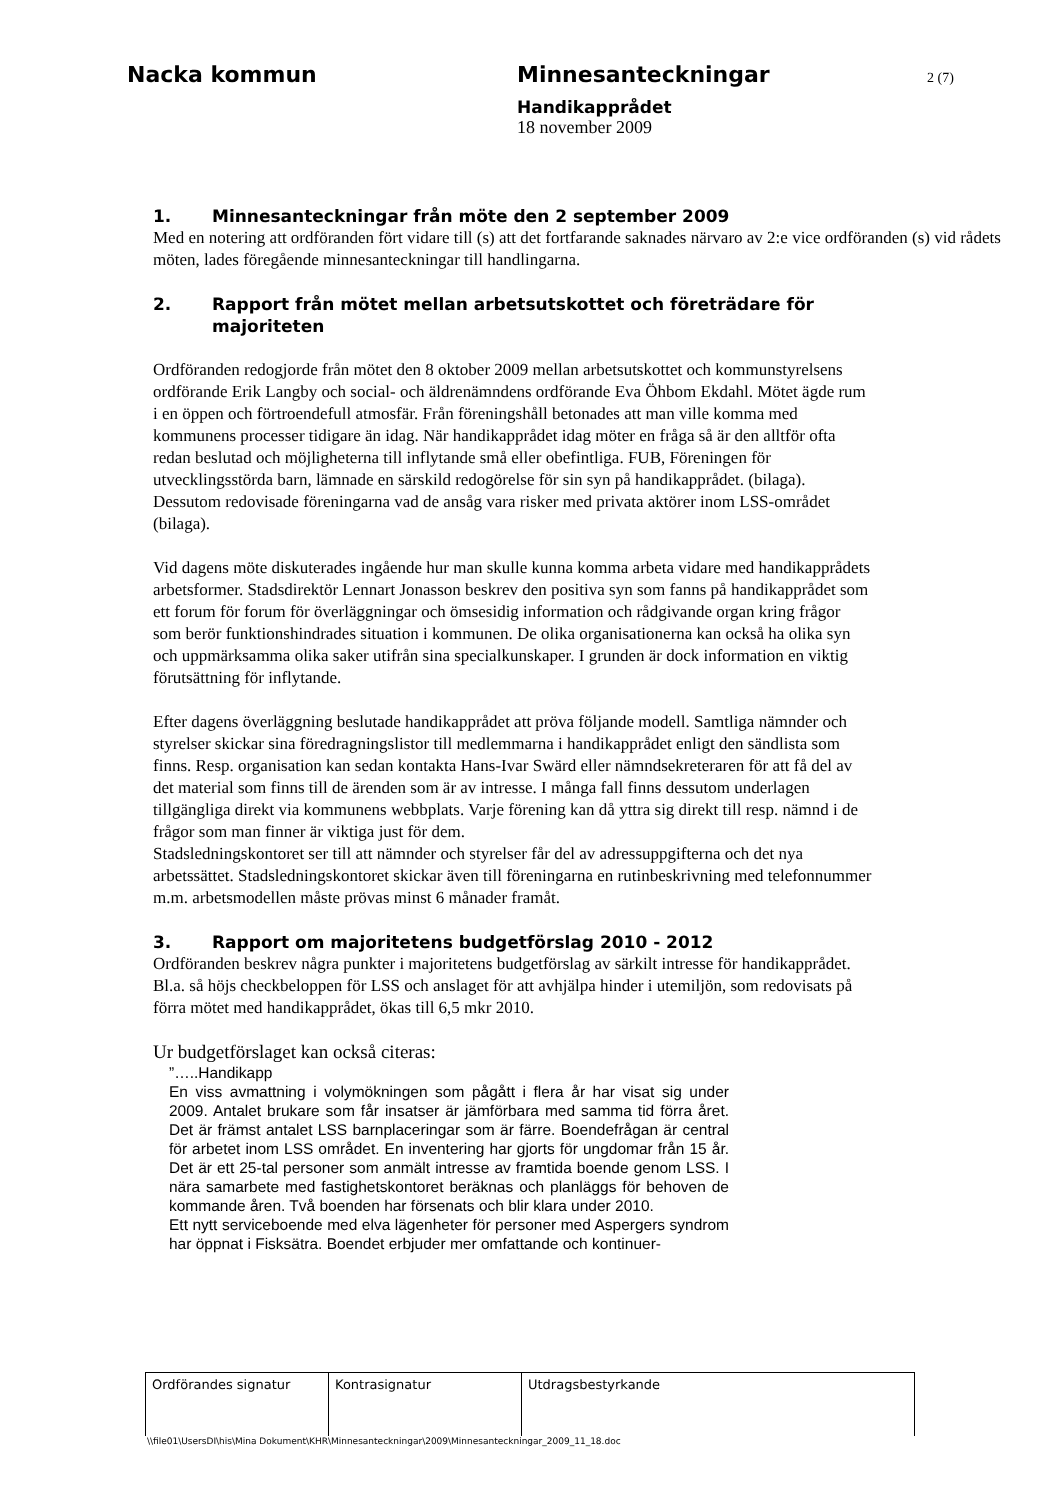Nacka kommun Minnesanteckningar 2 (7)
Handikapprådet
18 november 2009
1. Minnesanteckningar från möte den 2 september 2009
Med en notering att ordföranden fört vidare till (s) att det fortfarande saknades närvaro av 2:e vice ordföranden (s) vid rådets möten, lades föregående minnesanteckningar till handlingarna.
2. Rapport från mötet mellan arbetsutskottet och företrädare för majoriteten
Ordföranden redogjorde från mötet den 8 oktober 2009 mellan arbetsutskottet och kommunstyrelsens ordförande Erik Langby och social- och äldrenämndens ordförande Eva Öhbom Ekdahl. Mötet ägde rum i en öppen och förtroendefull atmosfär. Från föreningshåll betonades att man ville komma med kommunens processer tidigare än idag. När handikapprådet idag möter en fråga så är den alltför ofta redan beslutad och möjligheterna till inflytande små eller obefintliga. FUB, Föreningen för utvecklingsstörda barn, lämnade en särskild redogörelse för sin syn på handikapprådet. (bilaga). Dessutom redovisade föreningarna vad de ansåg vara risker med privata aktörer inom LSS-området (bilaga).
Vid dagens möte diskuterades ingående hur man skulle kunna komma arbeta vidare med handikapprådets arbetsformer. Stadsdirektör Lennart Jonasson beskrev den positiva syn som fanns på handikapprådet som ett forum för forum för överläggningar och ömsesidig information och rådgivande organ kring frågor som berör funktionshindrades situation i kommunen. De olika organisationerna kan också ha olika syn och uppmärksamma olika saker utifrån sina specialkunskaper. I grunden är dock information en viktig förutsättning för inflytande.
Efter dagens överläggning beslutade handikapprådet att pröva följande modell. Samtliga nämnder och styrelser skickar sina föredragningslistor till medlemmarna i handikapprådet enligt den sändlista som finns. Resp. organisation kan sedan kontakta Hans-Ivar Swärd eller nämndsekreteraren för att få del av det material som finns till de ärenden som är av intresse. I många fall finns dessutom underlagen tillgängliga direkt via kommunens webbplats. Varje förening kan då yttra sig direkt till resp. nämnd i de frågor som man finner är viktiga just för dem.
Stadsledningskontoret ser till att nämnder och styrelser får del av adressuppgifterna och det nya arbetssättet. Stadsledningskontoret skickar även till föreningarna en rutinbeskrivning med telefonnummer m.m. arbetsmodellen måste prövas minst 6 månader framåt.
3. Rapport om majoritetens budgetförslag 2010 - 2012
Ordföranden beskrev några punkter i majoritetens budgetförslag av särkilt intresse för handikapprådet. Bl.a. så höjs checkbeloppen för LSS och anslaget för att avhjälpa hinder i utemiljön, som redovisats på förra mötet med handikapprådet, ökas till 6,5 mkr 2010.
Ur budgetförslaget kan också citeras:
”…..Handikapp
En viss avmattning i volymökningen som pågått i flera år har visat sig under 2009. Antalet brukare som får insatser är jämförbara med samma tid förra året. Det är främst antalet LSS barnplaceringar som är färre. Boendefrågan är central för arbetet inom LSS området. En inventering har gjorts för ungdomar från 15 år. Det är ett 25-tal personer som anmält intresse av framtida boende genom LSS. I nära samarbete med fastighetskontoret beräknas och planläggs för behoven de kommande åren. Två boenden har försenats och blir klara under 2010.
Ett nytt serviceboende med elva lägenheter för personer med Aspergers syndrom har öppnat i Fisksätra. Boendet erbjuder mer omfattande och kontinuer-
| Ordförandes signatur | Kontrasignatur | Utdragsbestyrkande |
\\file01\UsersDI\his\Mina Dokument\KHR\Minnesanteckningar\2009\Minnesanteckningar_2009_11_18.doc